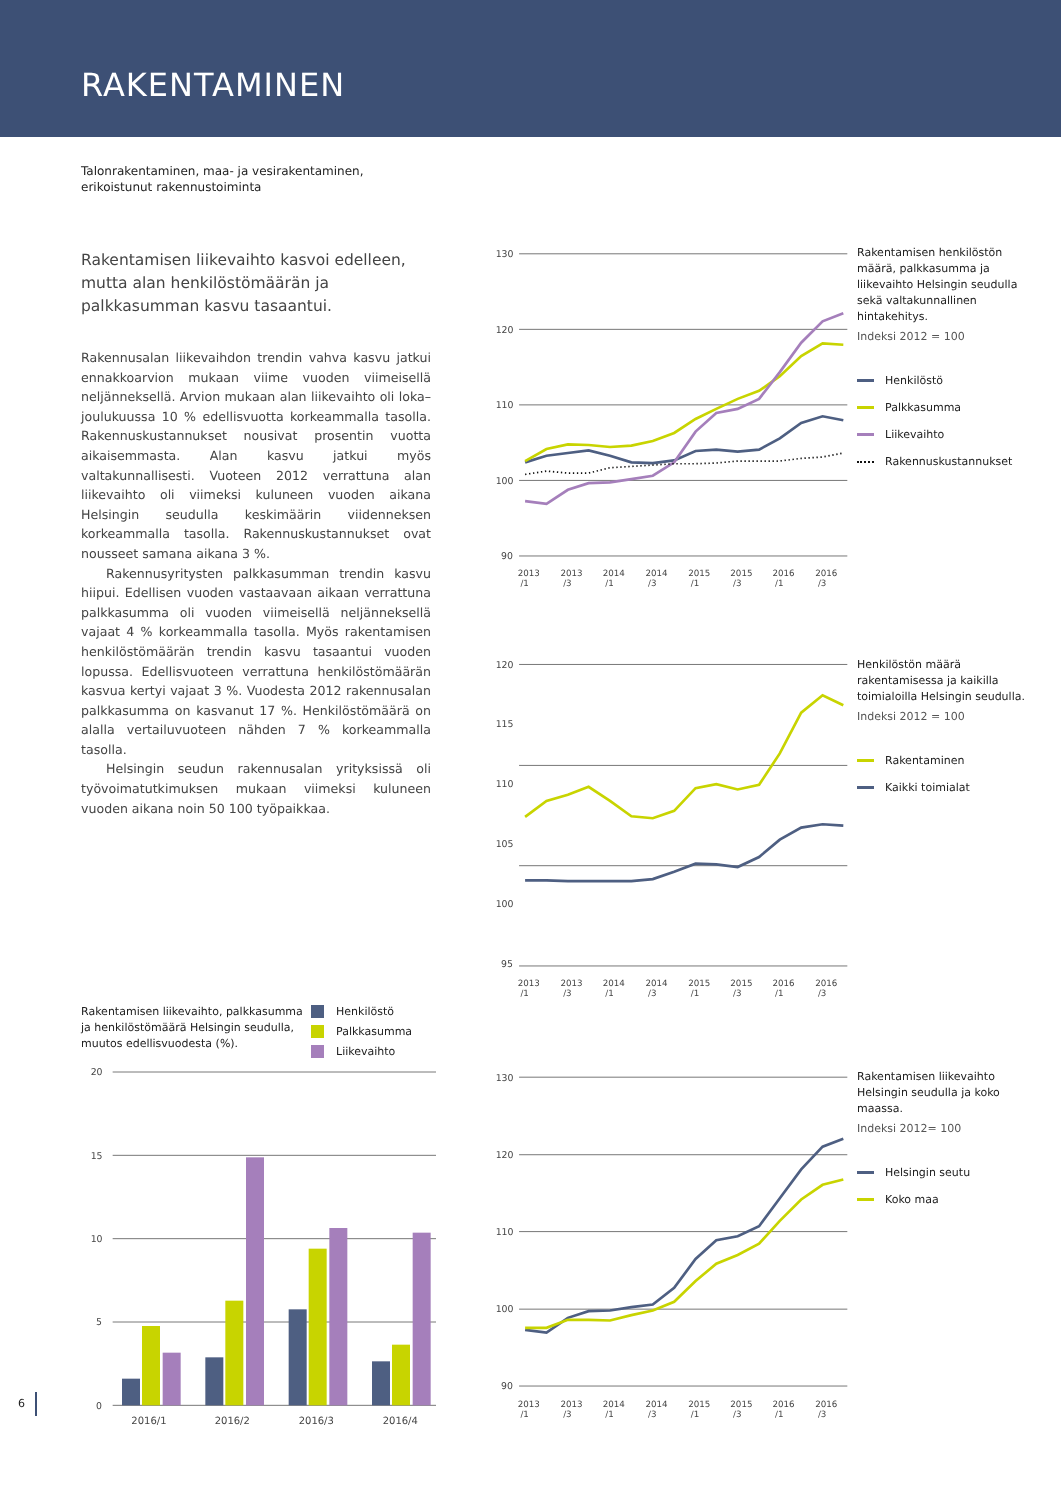RAKENTAMINEN
Talonrakentaminen, maa- ja vesirakentaminen,
erikoistunut rakennustoiminta
Rakentamisen liikevaihto kasvoi edelleen, mutta alan henkilöstömäärän ja palkkasumman kasvu tasaantui.
Rakennusalan liikevaihdon trendin vahva kasvu jatkui ennakkoarvion mukaan viime vuoden viimeisellä neljänneksellä. Arvion mukaan alan liikevaihto oli loka–joulukuussa 10 % edellisvuotta korkeammalla tasolla. Rakennuskustannukset nousivat prosentin vuotta aikaisemmasta. Alan kasvu jatkui myös valtakunnallisesti. Vuoteen 2012 verrattuna alan liikevaihto oli viimeksi kuluneen vuoden aikana Helsingin seudulla keskimäärin viidenneksen korkeammalla tasolla. Rakennuskustannukset ovat nousseet samana aikana 3 %.
Rakennusyritysten palkkasumman trendin kasvu hiipui. Edellisen vuoden vastaavaan aikaan verrattuna palkkasumma oli vuoden viimeisellä neljänneksellä vajaat 4 % korkeammalla tasolla. Myös rakentamisen henkilöstömäärän trendin kasvu tasaantui vuoden lopussa. Edellisvuoteen verrattuna henkilöstömäärän kasvua kertyi vajaat 3 %. Vuodesta 2012 rakennusalan palkkasumma on kasvanut 17 %. Henkilöstömäärä on alalla vertailuvuoteen nähden 7 % korkeammalla tasolla.
Helsingin seudun rakennusalan yrityksissä oli työvoimatutkimuksen mukaan viimeksi kuluneen vuoden aikana noin 50 100 työpaikkaa.
Rakentamisen liikevaihto, palkkasumma ja henkilöstömäärä Helsingin seudulla, muutos edellisvuodesta (%).
Henkilöstö
Palkkasumma
Liikevaihto
20
15
10
5
0
2016/1
2016/2
2016/3
2016/4
130
120
110
100
90
2013 /1
2013 /3
2014 /1
2014 /3
2015 /1
2015 /3
2016 /1
2016 /3
Rakentamisen henkilöstön määrä, palkkasumma ja liikevaihto Helsingin seudulla sekä valtakunnallinen hintakehitys.
Indeksi 2012 = 100
Henkilöstö
Palkkasumma
Liikevaihto
Rakennuskustannukset
120
115
110
105
100
95
2013 /1
2013 /3
2014 /1
2014 /3
2015 /1
2015 /3
2016 /1
2016 /3
Henkilöstön määrä rakentamisessa ja kaikilla toimialoilla Helsingin seudulla.
Indeksi 2012 = 100
Rakentaminen
Kaikki toimialat
130
120
110
100
90
2013 /1
2013 /3
2014 /1
2014 /3
2015 /1
2015 /3
2016 /1
2016 /3
Rakentamisen liikevaihto Helsingin seudulla ja koko maassa.
Indeksi 2012= 100
Helsingin seutu
Koko maa
6